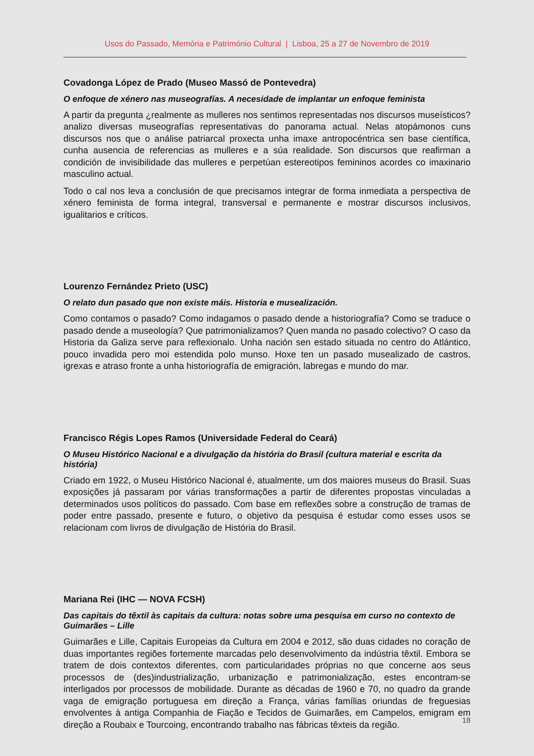Usos do Passado, Memória e Património Cultural | Lisboa, 25 a 27 de Novembro de 2019
Covadonga López de Prado (Museo Massó de Pontevedra)
O enfoque de xénero nas museografías. A necesidade de implantar un enfoque feminista
A partir da pregunta ¿realmente as mulleres nos sentimos representadas nos discursos museísticos? analizo diversas museografías representativas do panorama actual. Nelas atopámonos cuns discursos nos que o análise patriarcal proxecta unha imaxe antropocéntrica sen base científica, cunha ausencia de referencias as mulleres e a súa realidade. Son discursos que reafirman a condición de invisibilidade das mulleres e perpetúan estereotipos femininos acordes co imaxinario masculino actual.
Todo o cal nos leva a conclusión de que precisamos integrar de forma inmediata a perspectiva de xénero feminista de forma integral, transversal e permanente e mostrar discursos inclusivos, igualitarios e críticos.
Lourenzo Fernández Prieto (USC)
O relato dun pasado que non existe máis. Historia e musealización.
Como contamos o pasado? Como indagamos o pasado dende a historiografía? Como se traduce o pasado dende a museología? Que patrimonializamos? Quen manda no pasado colectivo? O caso da Historia da Galiza serve para reflexionalo. Unha nación sen estado situada no centro do Atlántico, pouco invadida pero moi estendida polo munso. Hoxe ten un pasado musealizado de castros, igrexas e atraso fronte a unha historiografía de emigración, labregas e mundo do mar.
Francisco Régis Lopes Ramos (Universidade Federal do Ceará)
O Museu Histórico Nacional e a divulgação da história do Brasil (cultura material e escrita da história)
Criado em 1922, o Museu Histórico Nacional é, atualmente, um dos maiores museus do Brasil. Suas exposições já passaram por várias transformações a partir de diferentes propostas vinculadas a determinados usos políticos do passado. Com base em reflexões sobre a construção de tramas de poder entre passado, presente e futuro, o objetivo da pesquisa é estudar como esses usos se relacionam com livros de divulgação de História do Brasil.
Mariana Rei (IHC — NOVA FCSH)
Das capitais do têxtil às capitais da cultura: notas sobre uma pesquisa em curso no contexto de Guimarães – Lille
Guimarães e Lille, Capitais Europeias da Cultura em 2004 e 2012, são duas cidades no coração de duas importantes regiões fortemente marcadas pelo desenvolvimento da indústria têxtil. Embora se tratem de dois contextos diferentes, com particularidades próprias no que concerne aos seus processos de (des)industrialização, urbanização e patrimonialização, estes encontram-se interligados por processos de mobilidade. Durante as décadas de 1960 e 70, no quadro da grande vaga de emigração portuguesa em direção a França, várias famílias oriundas de freguesias envolventes à antiga Companhia de Fiação e Tecidos de Guimarães, em Campelos, emigram em direção a Roubaix e Tourcoing, encontrando trabalho nas fábricas têxteis da região.
18